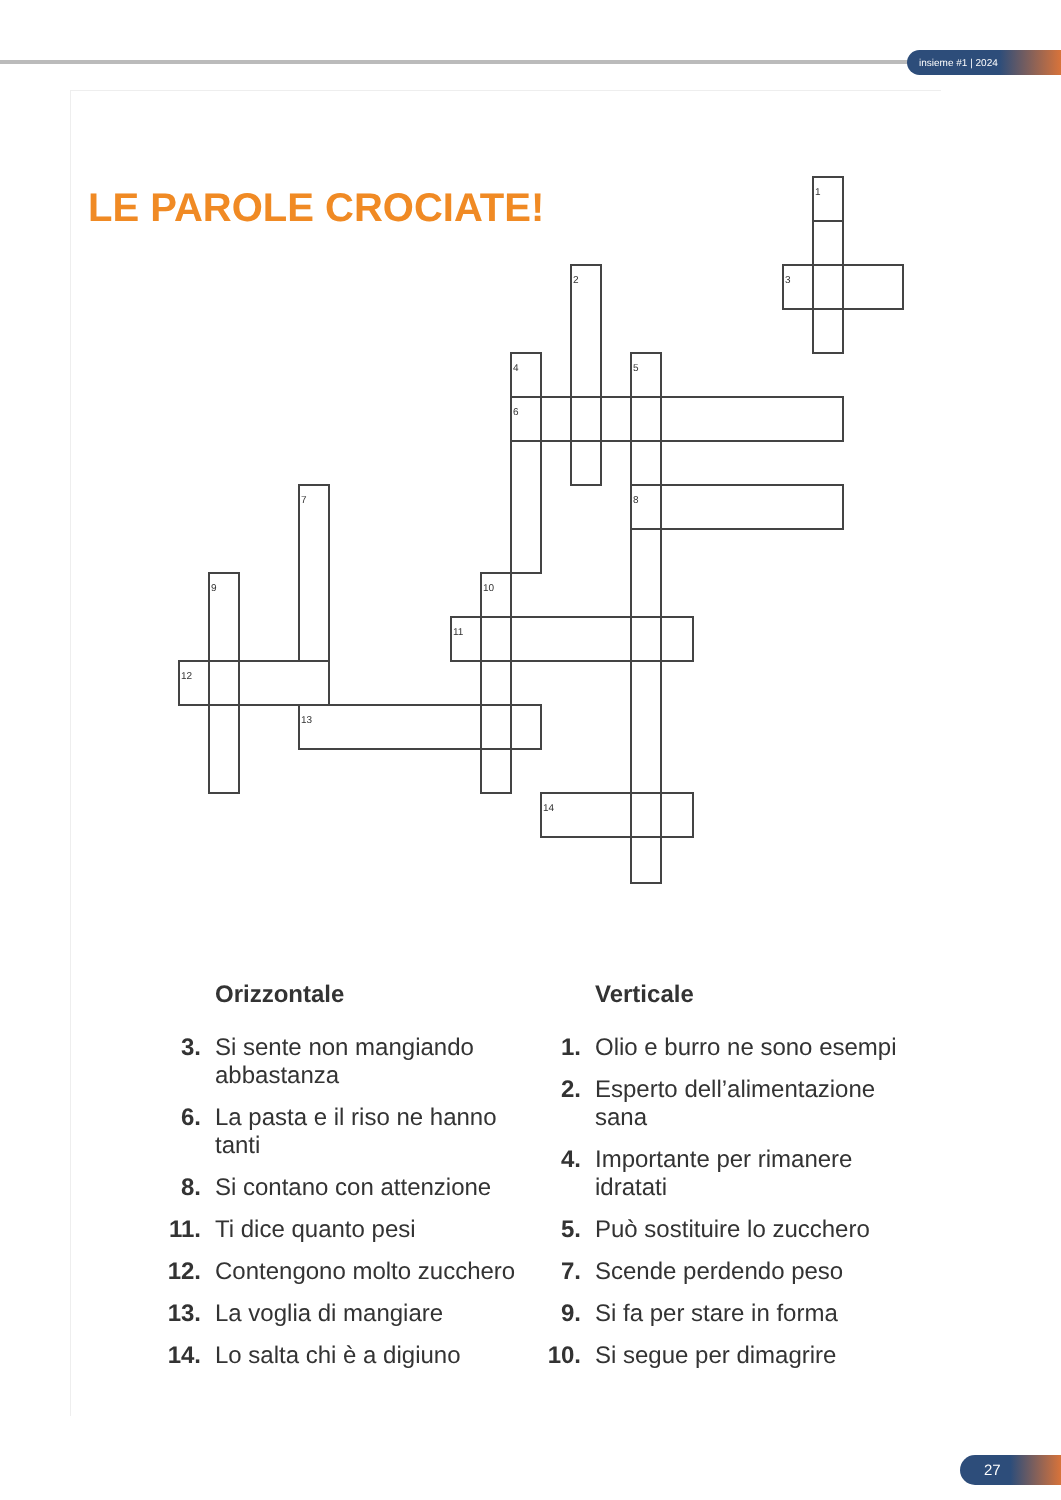insieme #1 | 2024
LE PAROLE CROCIATE!
1
2
3
4
5
6
7
8
9
10
11
12
13
14
Orizzontale
3. Si sente non mangiando abbastanza
6. La pasta e il riso ne hanno tanti
8. Si contano con attenzione
11. Ti dice quanto pesi
12. Contengono molto zucchero
13. La voglia di mangiare
14. Lo salta chi è a digiuno
Verticale
1. Olio e burro ne sono esempi
2. Esperto dell’alimentazione sana
4. Importante per rimanere idratati
5. Può sostituire lo zucchero
7. Scende perdendo peso
9. Si fa per stare in forma
10. Si segue per dimagrire
27